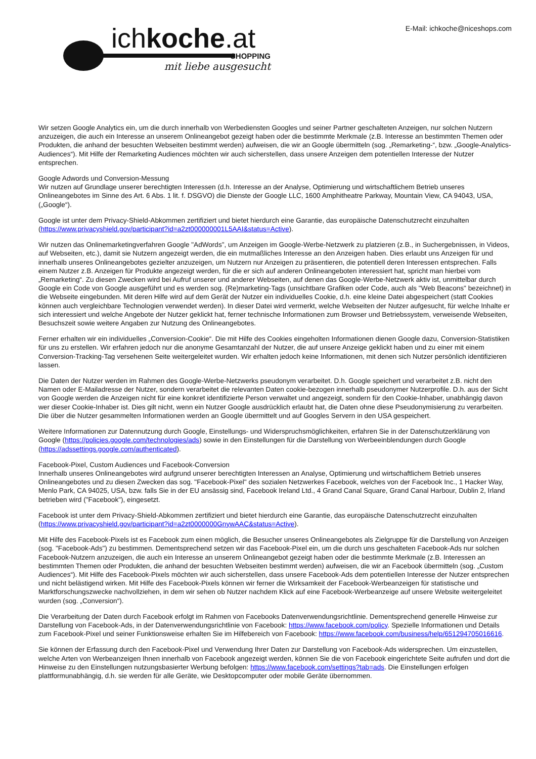ichkoche.at
SHOPPING
mit liebe ausgesucht
E-Mail: ichkoche@niceshops.com
Wir setzen Google Analytics ein, um die durch innerhalb von Werbediensten Googles und seiner Partner geschalteten Anzeigen, nur solchen Nutzern anzuzeigen, die auch ein Interesse an unserem Onlineangebot gezeigt haben oder die bestimmte Merkmale (z.B. Interesse an bestimmten Themen oder Produkten, die anhand der besuchten Webseiten bestimmt werden) aufweisen, die wir an Google übermitteln (sog. „Remarketing-“, bzw. „Google-Analytics-Audiences“). Mit Hilfe der Remarketing Audiences möchten wir auch sicherstellen, dass unsere Anzeigen dem potentiellen Interesse der Nutzer entsprechen.
Google Adwords und Conversion-Messung
Wir nutzen auf Grundlage unserer berechtigten Interessen (d.h. Interesse an der Analyse, Optimierung und wirtschaftlichem Betrieb unseres Onlineangebotes im Sinne des Art. 6 Abs. 1 lit. f. DSGVO) die Dienste der Google LLC, 1600 Amphitheatre Parkway, Mountain View, CA 94043, USA, („Google“).
Google ist unter dem Privacy-Shield-Abkommen zertifiziert und bietet hierdurch eine Garantie, das europäische Datenschutzrecht einzuhalten (https://www.privacyshield.gov/participant?id=a2zt000000001L5AAI&status=Active).
Wir nutzen das Onlinemarketingverfahren Google "AdWords", um Anzeigen im Google-Werbe-Netzwerk zu platzieren (z.B., in Suchergebnissen, in Videos, auf Webseiten, etc.), damit sie Nutzern angezeigt werden, die ein mutmaßliches Interesse an den Anzeigen haben. Dies erlaubt uns Anzeigen für und innerhalb unseres Onlineangebotes gezielter anzuzeigen, um Nutzern nur Anzeigen zu präsentieren, die potentiell deren Interessen entsprechen. Falls einem Nutzer z.B. Anzeigen für Produkte angezeigt werden, für die er sich auf anderen Onlineangeboten interessiert hat, spricht man hierbei vom „Remarketing“. Zu diesen Zwecken wird bei Aufruf unserer und anderer Webseiten, auf denen das Google-Werbe-Netzwerk aktiv ist, unmittelbar durch Google ein Code von Google ausgeführt und es werden sog. (Re)marketing-Tags (unsichtbare Grafiken oder Code, auch als "Web Beacons" bezeichnet) in die Webseite eingebunden. Mit deren Hilfe wird auf dem Gerät der Nutzer ein individuelles Cookie, d.h. eine kleine Datei abgespeichert (statt Cookies können auch vergleichbare Technologien verwendet werden). In dieser Datei wird vermerkt, welche Webseiten der Nutzer aufgesucht, für welche Inhalte er sich interessiert und welche Angebote der Nutzer geklickt hat, ferner technische Informationen zum Browser und Betriebssystem, verweisende Webseiten, Besuchszeit sowie weitere Angaben zur Nutzung des Onlineangebotes.
Ferner erhalten wir ein individuelles „Conversion-Cookie“. Die mit Hilfe des Cookies eingeholten Informationen dienen Google dazu, Conversion-Statistiken für uns zu erstellen. Wir erfahren jedoch nur die anonyme Gesamtanzahl der Nutzer, die auf unsere Anzeige geklickt haben und zu einer mit einem Conversion-Tracking-Tag versehenen Seite weitergeleitet wurden. Wir erhalten jedoch keine Informationen, mit denen sich Nutzer persönlich identifizieren lassen.
Die Daten der Nutzer werden im Rahmen des Google-Werbe-Netzwerks pseudonym verarbeitet. D.h. Google speichert und verarbeitet z.B. nicht den Namen oder E-Mailadresse der Nutzer, sondern verarbeitet die relevanten Daten cookie-bezogen innerhalb pseudonymer Nutzerprofile. D.h. aus der Sicht von Google werden die Anzeigen nicht für eine konkret identifizierte Person verwaltet und angezeigt, sondern für den Cookie-Inhaber, unabhängig davon wer dieser Cookie-Inhaber ist. Dies gilt nicht, wenn ein Nutzer Google ausdrücklich erlaubt hat, die Daten ohne diese Pseudonymisierung zu verarbeiten. Die über die Nutzer gesammelten Informationen werden an Google übermittelt und auf Googles Servern in den USA gespeichert.
Weitere Informationen zur Datennutzung durch Google, Einstellungs- und Widerspruchsmöglichkeiten, erfahren Sie in der Datenschutzerklärung von Google (https://policies.google.com/technologies/ads) sowie in den Einstellungen für die Darstellung von Werbeeinblendungen durch Google (https://adssettings.google.com/authenticated).
Facebook-Pixel, Custom Audiences und Facebook-Conversion
Innerhalb unseres Onlineangebotes wird aufgrund unserer berechtigten Interessen an Analyse, Optimierung und wirtschaftlichem Betrieb unseres Onlineangebotes und zu diesen Zwecken das sog. "Facebook-Pixel" des sozialen Netzwerkes Facebook, welches von der Facebook Inc., 1 Hacker Way, Menlo Park, CA 94025, USA, bzw. falls Sie in der EU ansässig sind, Facebook Ireland Ltd., 4 Grand Canal Square, Grand Canal Harbour, Dublin 2, Irland betrieben wird ("Facebook"), eingesetzt.
Facebook ist unter dem Privacy-Shield-Abkommen zertifiziert und bietet hierdurch eine Garantie, das europäische Datenschutzrecht einzuhalten (https://www.privacyshield.gov/participant?id=a2zt0000000GnywAAC&status=Active).
Mit Hilfe des Facebook-Pixels ist es Facebook zum einen möglich, die Besucher unseres Onlineangebotes als Zielgruppe für die Darstellung von Anzeigen (sog. "Facebook-Ads") zu bestimmen. Dementsprechend setzen wir das Facebook-Pixel ein, um die durch uns geschalteten Facebook-Ads nur solchen Facebook-Nutzern anzuzeigen, die auch ein Interesse an unserem Onlineangebot gezeigt haben oder die bestimmte Merkmale (z.B. Interessen an bestimmten Themen oder Produkten, die anhand der besuchten Webseiten bestimmt werden) aufweisen, die wir an Facebook übermitteln (sog. „Custom Audiences“). Mit Hilfe des Facebook-Pixels möchten wir auch sicherstellen, dass unsere Facebook-Ads dem potentiellen Interesse der Nutzer entsprechen und nicht belästigend wirken. Mit Hilfe des Facebook-Pixels können wir ferner die Wirksamkeit der Facebook-Werbeanzeigen für statistische und Marktforschungszwecke nachvollziehen, in dem wir sehen ob Nutzer nachdem Klick auf eine Facebook-Werbeanzeige auf unsere Website weitergeleitet wurden (sog. „Conversion“).
Die Verarbeitung der Daten durch Facebook erfolgt im Rahmen von Facebooks Datenverwendungsrichtlinie. Dementsprechend generelle Hinweise zur Darstellung von Facebook-Ads, in der Datenverwendungsrichtlinie von Facebook: https://www.facebook.com/policy. Spezielle Informationen und Details zum Facebook-Pixel und seiner Funktionsweise erhalten Sie im Hilfebereich von Facebook: https://www.facebook.com/business/help/651294705016616.
Sie können der Erfassung durch den Facebook-Pixel und Verwendung Ihrer Daten zur Darstellung von Facebook-Ads widersprechen. Um einzustellen, welche Arten von Werbeanzeigen Ihnen innerhalb von Facebook angezeigt werden, können Sie die von Facebook eingerichtete Seite aufrufen und dort die Hinweise zu den Einstellungen nutzungsbasierter Werbung befolgen: https://www.facebook.com/settings?tab=ads. Die Einstellungen erfolgen plattformunabhängig, d.h. sie werden für alle Geräte, wie Desktopcomputer oder mobile Geräte übernommen.